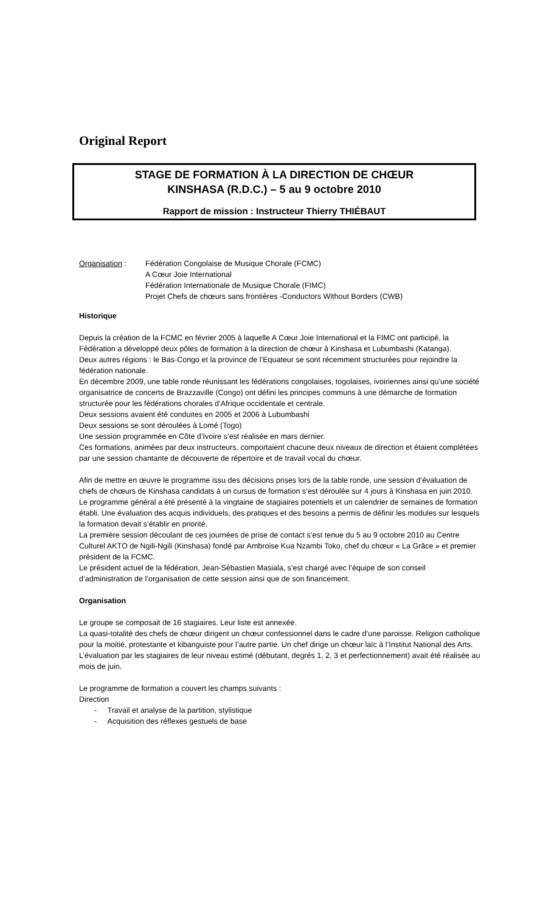Original Report
STAGE DE FORMATION À LA DIRECTION DE CHŒUR
KINSHASA (R.D.C.) – 5 au 9 octobre 2010
Rapport de mission : Instructeur Thierry THIÉBAUT
Organisation : Fédération Congolaise de Musique Chorale (FCMC)
A Cœur Joie International
Fédération Internationale de Musique Chorale (FIMC)
Projet Chefs de chœurs sans frontières -Conductors Without Borders (CWB)
Historique
Depuis la création de la FCMC en février 2005 à laquelle A Cœur Joie International et la FIMC ont participé, la Fédération a développé deux pôles de formation à la direction de chœur à Kinshasa et Lubumbashi (Katanga).
Deux autres régions : le Bas-Congo et la province de l’Equateur se sont récemment structurées pour rejoindre la fédération nationale.
En décembre 2009, une table ronde réunissant les fédérations congolaises, togolaises, ivoiriennes ainsi qu’une société organisatrice de concerts de Brazzaville (Congo) ont défini les principes communs à une démarche de formation structurée pour les fédérations chorales d’Afrique occidentale et centrale.
Deux sessions avaient été conduites en 2005 et 2006 à Lubumbashi
Deux sessions se sont déroulées à Lomé (Togo)
Une session programmée en Côte d’Ivoire s’est réalisée en mars dernier.
Ces formations, animées par deux instructeurs, comportaient chacune deux niveaux de direction et étaient complétées par une session chantante de découverte de répertoire et de travail vocal du chœur.
Afin de mettre en œuvre le programme issu des décisions prises lors de la table ronde, une session d’évaluation de chefs de chœurs de Kinshasa candidats à un cursus de formation s’est déroulée sur 4 jours à Kinshasa en juin 2010. Le programme général a été présenté à la vingtaine de stagiaires potentiels et un calendrier de semaines de formation établi. Une évaluation des acquis individuels, des pratiques et des besoins a permis de définir les modules sur lesquels la formation devait s’établir en priorité.
La première session découlant de ces journées de prise de contact s’est tenue du 5 au 9 octobre 2010 au Centre Culturel AKTO de Ngili-Ngili (Kinshasa) fondé par Ambroise Kua Nzambi Toko, chef du chœur « La Grâce » et premier président de la FCMC.
Le président actuel de la fédération, Jean-Sébastien Masiala, s’est chargé avec l’équipe de son conseil d’administration de l’organisation de cette session ainsi que de son financement.
Organisation
Le groupe se composait de 16 stagiaires. Leur liste est annexée.
La quasi-totalité des chefs de chœur dirigent un chœur confessionnel dans le cadre d’une paroisse. Religion catholique pour la moitié, protestante et kibanguiste pour l’autre partie. Un chef dirige un chœur laïc à l’Institut National des Arts. L’évaluation par les stagiaires de leur niveau estimé (débutant, degrés 1, 2, 3 et perfectionnement) avait été réalisée au mois de juin.
Le programme de formation a couvert les champs suivants :
Direction
- Travail et analyse de la partition, stylistique
- Acquisition des réflexes gestuels de base